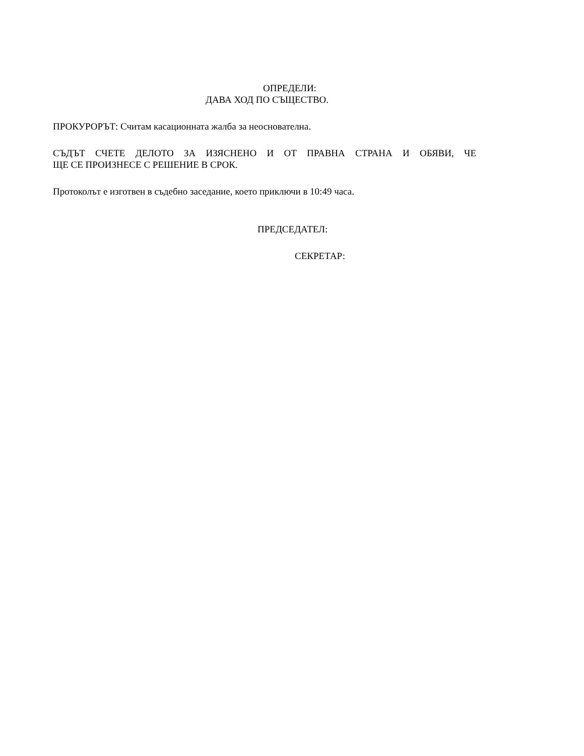ОПРЕДЕЛИ:
ДАВА ХОД ПО СЪЩЕСТВО.
ПРОКУРОРЪТ: Считам касационната жалба за неоснователна.
СЪДЪТ СЧЕТЕ ДЕЛОТО ЗА ИЗЯСНЕНО И ОТ ПРАВНА СТРАНА И ОБЯВИ, ЧЕ
ЩЕ СЕ ПРОИЗНЕСЕ С РЕШЕНИЕ В СРОК.
Протоколът е изготвен в съдебно заседание, което приключи в 10:49 часа.
ПРЕДСЕДАТЕЛ:
СЕКРЕТАР: